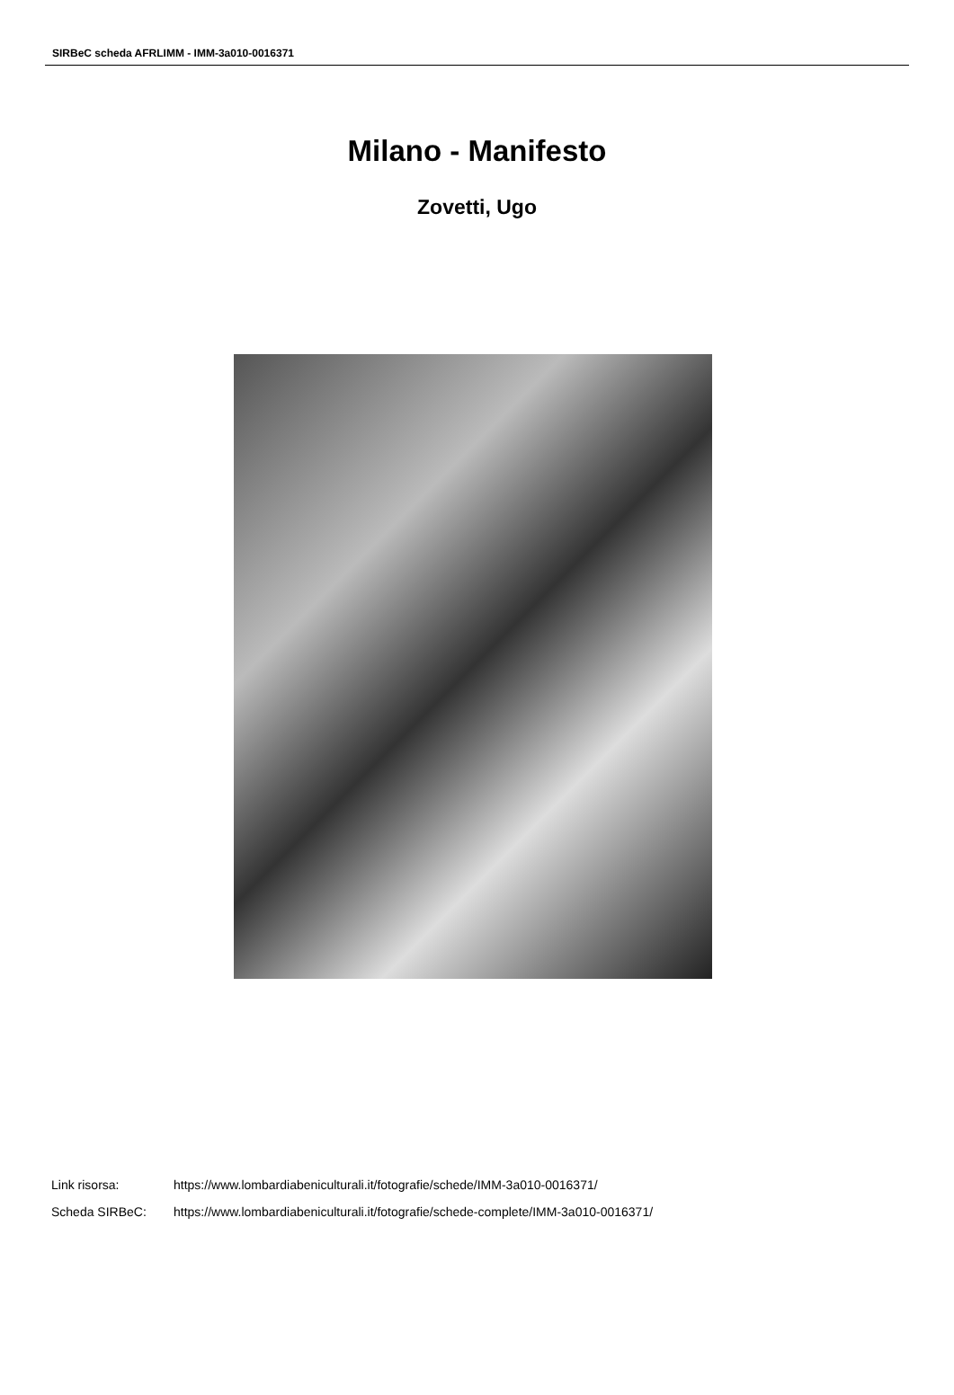SIRBeC scheda AFRLIMM - IMM-3a010-0016371
Milano - Manifesto
Zovetti, Ugo
| Link risorsa: | https://www.lombardiabeniculturali.it/fotografie/schede/IMM-3a010-0016371/ |
| Scheda SIRBeC: | https://www.lombardiabeniculturali.it/fotografie/schede-complete/IMM-3a010-0016371/ |